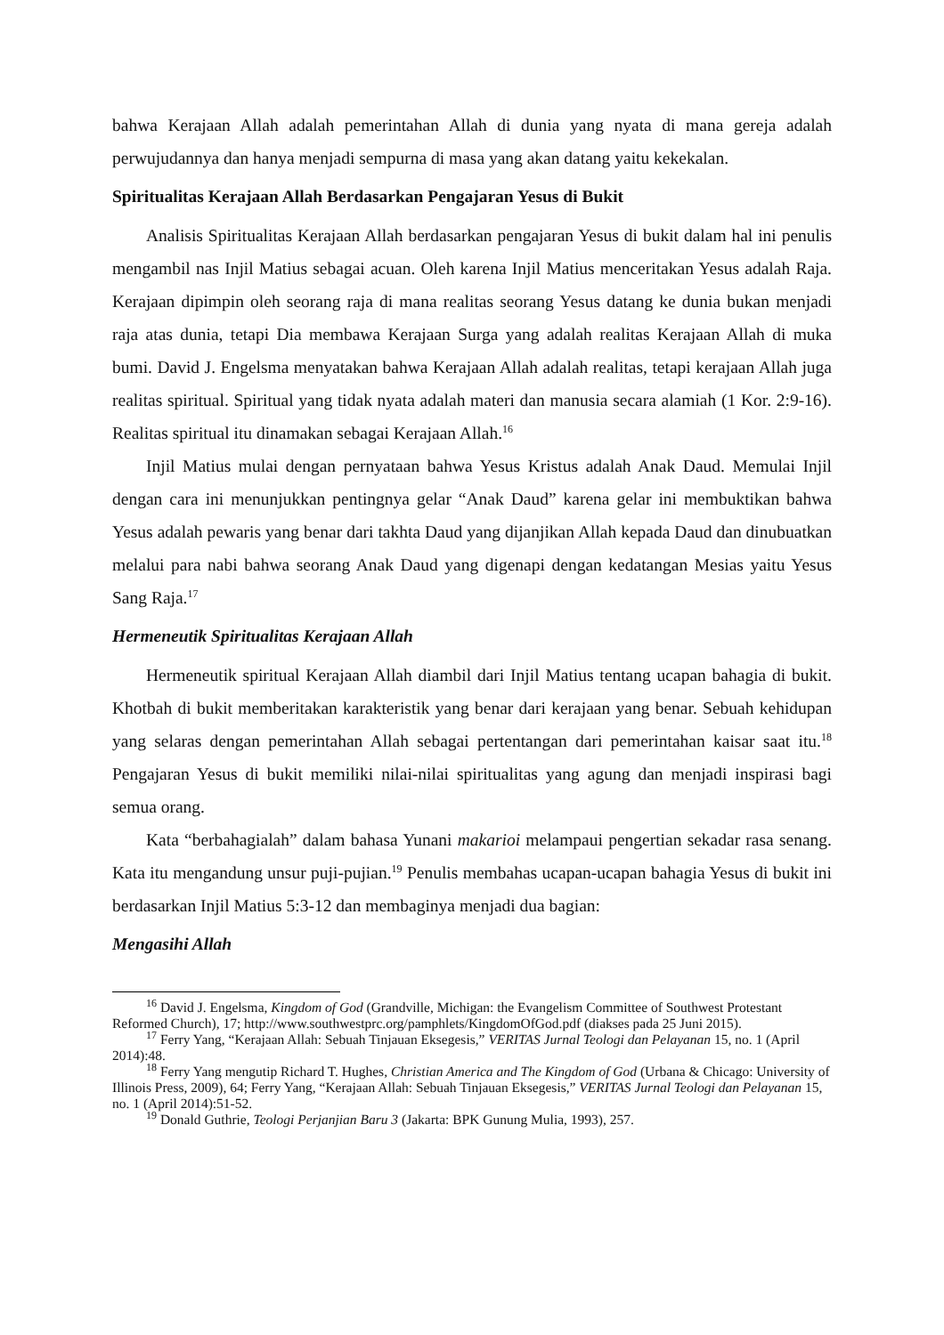bahwa Kerajaan Allah adalah pemerintahan Allah di dunia yang nyata di mana gereja adalah perwujudannya dan hanya menjadi sempurna di masa yang akan datang yaitu kekekalan.
Spiritualitas Kerajaan Allah Berdasarkan Pengajaran Yesus di Bukit
Analisis Spiritualitas Kerajaan Allah berdasarkan pengajaran Yesus di bukit dalam hal ini penulis mengambil nas Injil Matius sebagai acuan. Oleh karena Injil Matius menceritakan Yesus adalah Raja. Kerajaan dipimpin oleh seorang raja di mana realitas seorang Yesus datang ke dunia bukan menjadi raja atas dunia, tetapi Dia membawa Kerajaan Surga yang adalah realitas Kerajaan Allah di muka bumi. David J. Engelsma menyatakan bahwa Kerajaan Allah adalah realitas, tetapi kerajaan Allah juga realitas spiritual. Spiritual yang tidak nyata adalah materi dan manusia secara alamiah (1 Kor. 2:9-16). Realitas spiritual itu dinamakan sebagai Kerajaan Allah.<sup>16</sup>
Injil Matius mulai dengan pernyataan bahwa Yesus Kristus adalah Anak Daud. Memulai Injil dengan cara ini menunjukkan pentingnya gelar “Anak Daud” karena gelar ini membuktikan bahwa Yesus adalah pewaris yang benar dari takhta Daud yang dijanjikan Allah kepada Daud dan dinubuatkan melalui para nabi bahwa seorang Anak Daud yang digenapi dengan kedatangan Mesias yaitu Yesus Sang Raja.<sup>17</sup>
Hermeneutik Spiritualitas Kerajaan Allah
Hermeneutik spiritual Kerajaan Allah diambil dari Injil Matius tentang ucapan bahagia di bukit. Khotbah di bukit memberitakan karakteristik yang benar dari kerajaan yang benar. Sebuah kehidupan yang selaras dengan pemerintahan Allah sebagai pertentangan dari pemerintahan kaisar saat itu.<sup>18</sup> Pengajaran Yesus di bukit memiliki nilai-nilai spiritualitas yang agung dan menjadi inspirasi bagi semua orang.
Kata “berbahagialah” dalam bahasa Yunani makarioi melampaui pengertian sekadar rasa senang. Kata itu mengandung unsur puji-pujian.<sup>19</sup> Penulis membahas ucapan-ucapan bahagia Yesus di bukit ini berdasarkan Injil Matius 5:3-12 dan membaginya menjadi dua bagian:
Mengasihi Allah
<sup>16</sup> David J. Engelsma, Kingdom of God (Grandville, Michigan: the Evangelism Committee of Southwest Protestant Reformed Church), 17; http://www.southwestprc.org/pamphlets/KingdomOfGod.pdf (diakses pada 25 Juni 2015).
<sup>17</sup> Ferry Yang, “Kerajaan Allah: Sebuah Tinjauan Eksegesis,” VERITAS Jurnal Teologi dan Pelayanan 15, no. 1 (April 2014):48.
<sup>18</sup> Ferry Yang mengutip Richard T. Hughes, Christian America and The Kingdom of God (Urbana & Chicago: University of Illinois Press, 2009), 64; Ferry Yang, “Kerajaan Allah: Sebuah Tinjauan Eksegesis,” VERITAS Jurnal Teologi dan Pelayanan 15, no. 1 (April 2014):51-52.
<sup>19</sup> Donald Guthrie, Teologi Perjanjian Baru 3 (Jakarta: BPK Gunung Mulia, 1993), 257.